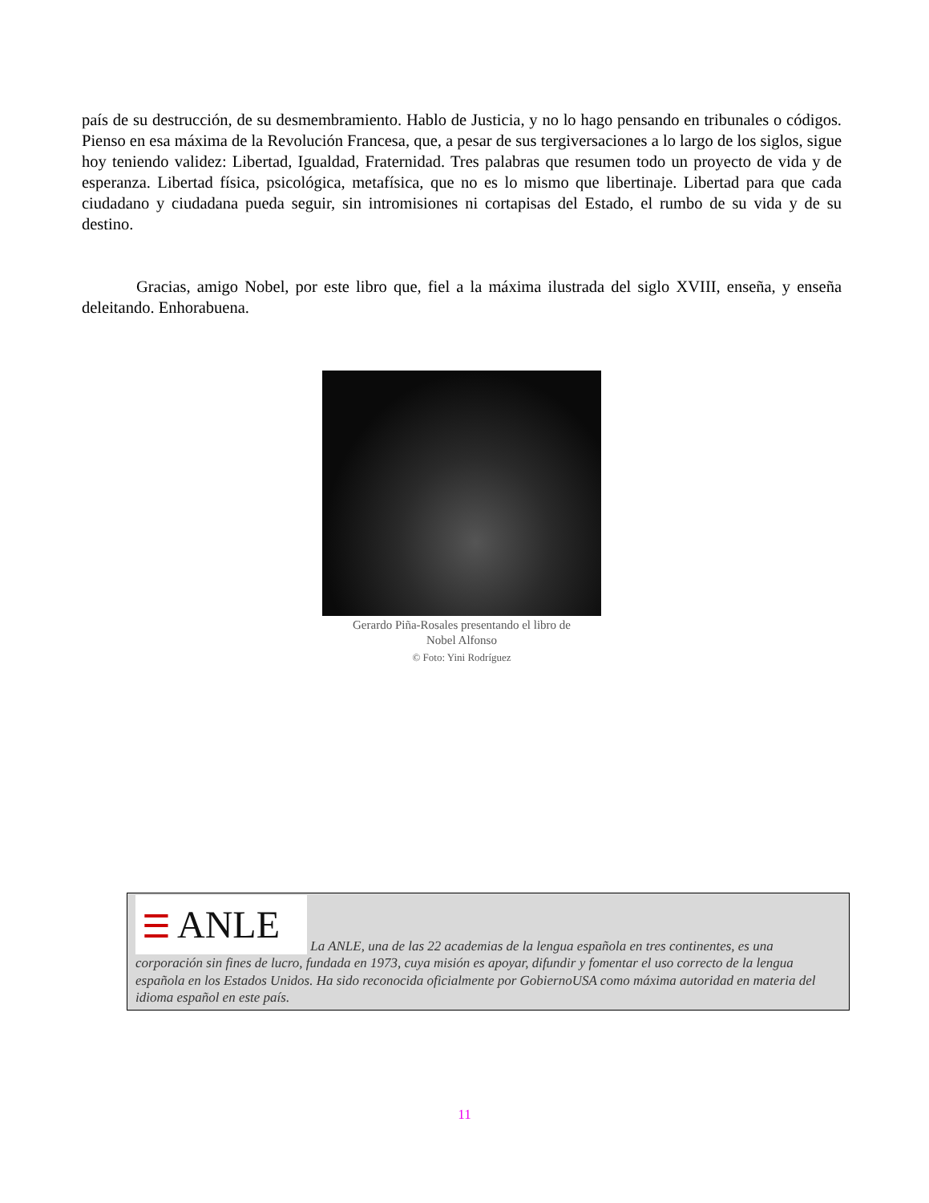país de su destrucción, de su desmembramiento. Hablo de Justicia, y no lo hago pensando en tribunales o códigos. Pienso en esa máxima de la Revolución Francesa, que, a pesar de sus tergiversaciones a lo largo de los siglos, sigue hoy teniendo validez: Libertad, Igualdad, Fraternidad. Tres palabras que resumen todo un proyecto de vida y de esperanza. Libertad física, psicológica, metafísica, que no es lo mismo que libertinaje. Libertad para que cada ciudadano y ciudadana pueda seguir, sin intromisiones ni cortapisas del Estado, el rumbo de su vida y de su destino.
Gracias, amigo Nobel, por este libro que, fiel a la máxima ilustrada del siglo XVIII, enseña, y enseña deleitando. Enhorabuena.
Gerardo Piña-Rosales presentando el libro de
Nobel Alfonso
© Foto: Yini Rodríguez
☰ ANLE La ANLE, una de las 22 academias de la lengua española en tres continentes, es una corporación sin fines de lucro, fundada en 1973, cuya misión es apoyar, difundir y fomentar el uso correcto de la lengua española en los Estados Unidos. Ha sido reconocida oficialmente por GobiernoUSA como máxima autoridad en materia del idioma español en este país.
11